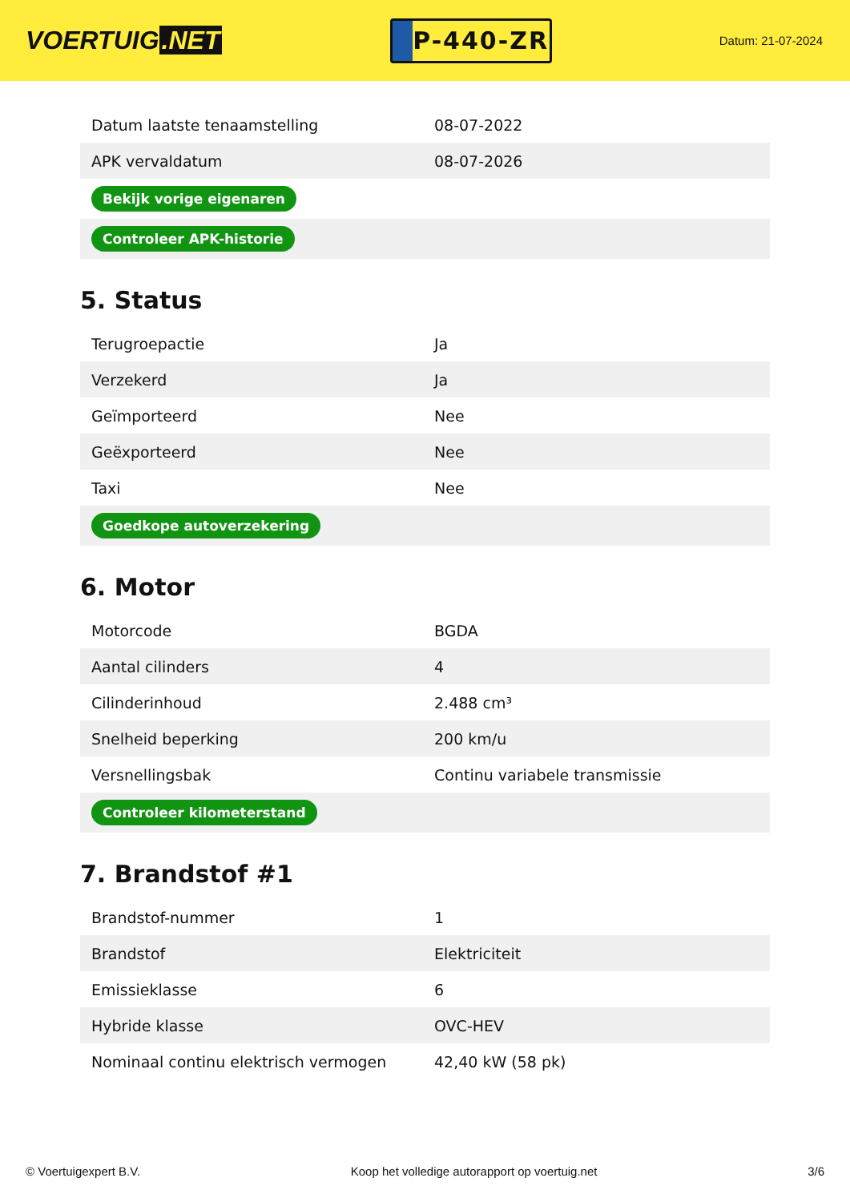VOERTUIG.NET
P-440-ZR
Datum: 21-07-2024
| Datum laatste tenaamstelling | 08-07-2022 |
| APK vervaldatum | 08-07-2026 |
| Bekijk vorige eigenaren | |
| Controleer APK-historie | |
5. Status
| Terugroepactie | Ja |
| Verzekerd | Ja |
| Geïmporteerd | Nee |
| Geëxporteerd | Nee |
| Taxi | Nee |
| Goedkope autoverzekering | |
6. Motor
| Motorcode | BGDA |
| Aantal cilinders | 4 |
| Cilinderinhoud | 2.488 cm³ |
| Snelheid beperking | 200 km/u |
| Versnellingsbak | Continu variabele transmissie |
| Controleer kilometerstand | |
7. Brandstof #1
| Brandstof-nummer | 1 |
| Brandstof | Elektriciteit |
| Emissieklasse | 6 |
| Hybride klasse | OVC-HEV |
| Nominaal continu elektrisch vermogen | 42,40 kW (58 pk) |
© Voertuigexpert B.V. Koop het volledige autorapport op voertuig.net 3/6